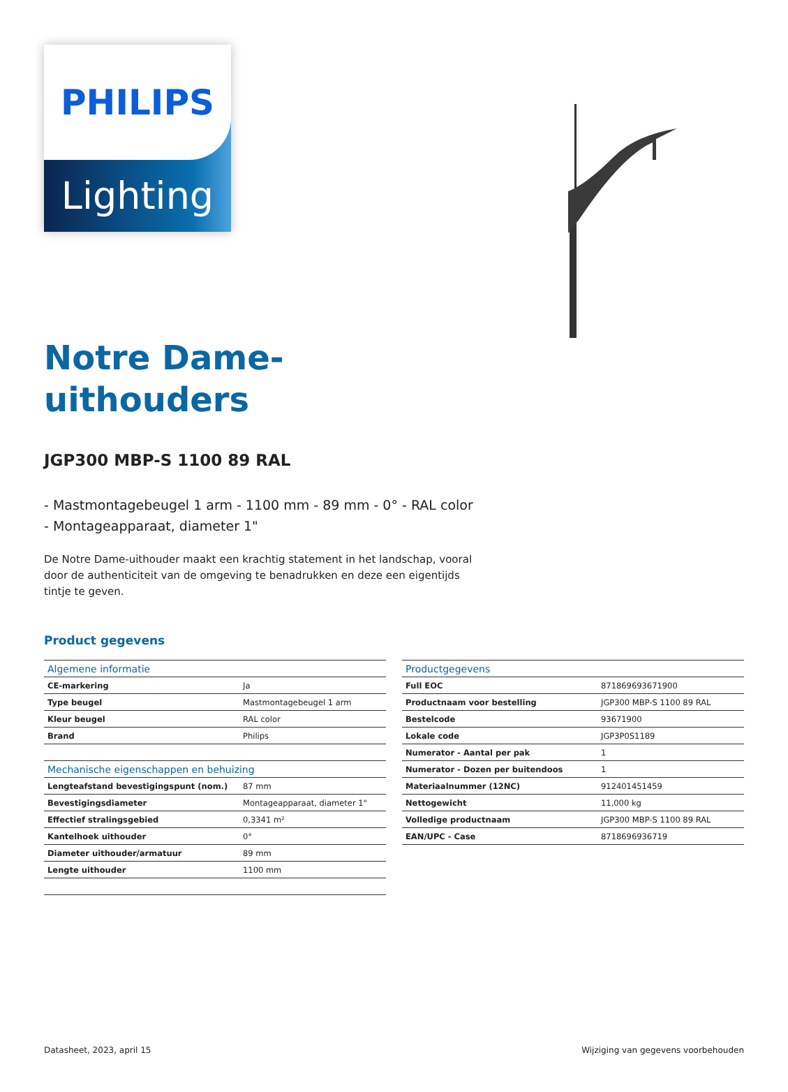PHILIPS
Lighting
Notre Dame-
uithouders
JGP300 MBP-S 1100 89 RAL
- Mastmontagebeugel 1 arm - 1100 mm - 89 mm - 0° - RAL color
- Montageapparaat, diameter 1"
De Notre Dame-uithouder maakt een krachtig statement in het landschap, vooral door de authenticiteit van de omgeving te benadrukken en deze een eigentijds tintje te geven.
Product gegevens
| Algemene informatie | |
| --- | --- |
| CE-markering | Ja |
| Type beugel | Mastmontagebeugel 1 arm |
| Kleur beugel | RAL color |
| Brand | Philips |
| Mechanische eigenschappen en behuizing | |
| Lengteafstand bevestigingspunt (nom.) | 87 mm |
| Bevestigingsdiameter | Montageapparaat, diameter 1" |
| Effectief stralingsgebied | 0,3341 m² |
| Kantelhoek uithouder | 0° |
| Diameter uithouder/armatuur | 89 mm |
| Lengte uithouder | 1100 mm |
| Productgegevens | |
| --- | --- |
| Full EOC | 871869693671900 |
| Productnaam voor bestelling | JGP300 MBP-S 1100 89 RAL |
| Bestelcode | 93671900 |
| Lokale code | JGP3P0S1189 |
| Numerator - Aantal per pak | 1 |
| Numerator - Dozen per buitendoos | 1 |
| Materiaalnummer (12NC) | 912401451459 |
| Nettogewicht | 11,000 kg |
| Volledige productnaam | JGP300 MBP-S 1100 89 RAL |
| EAN/UPC - Case | 8718696936719 |
Datasheet, 2023, april 15 Wijziging van gegevens voorbehouden